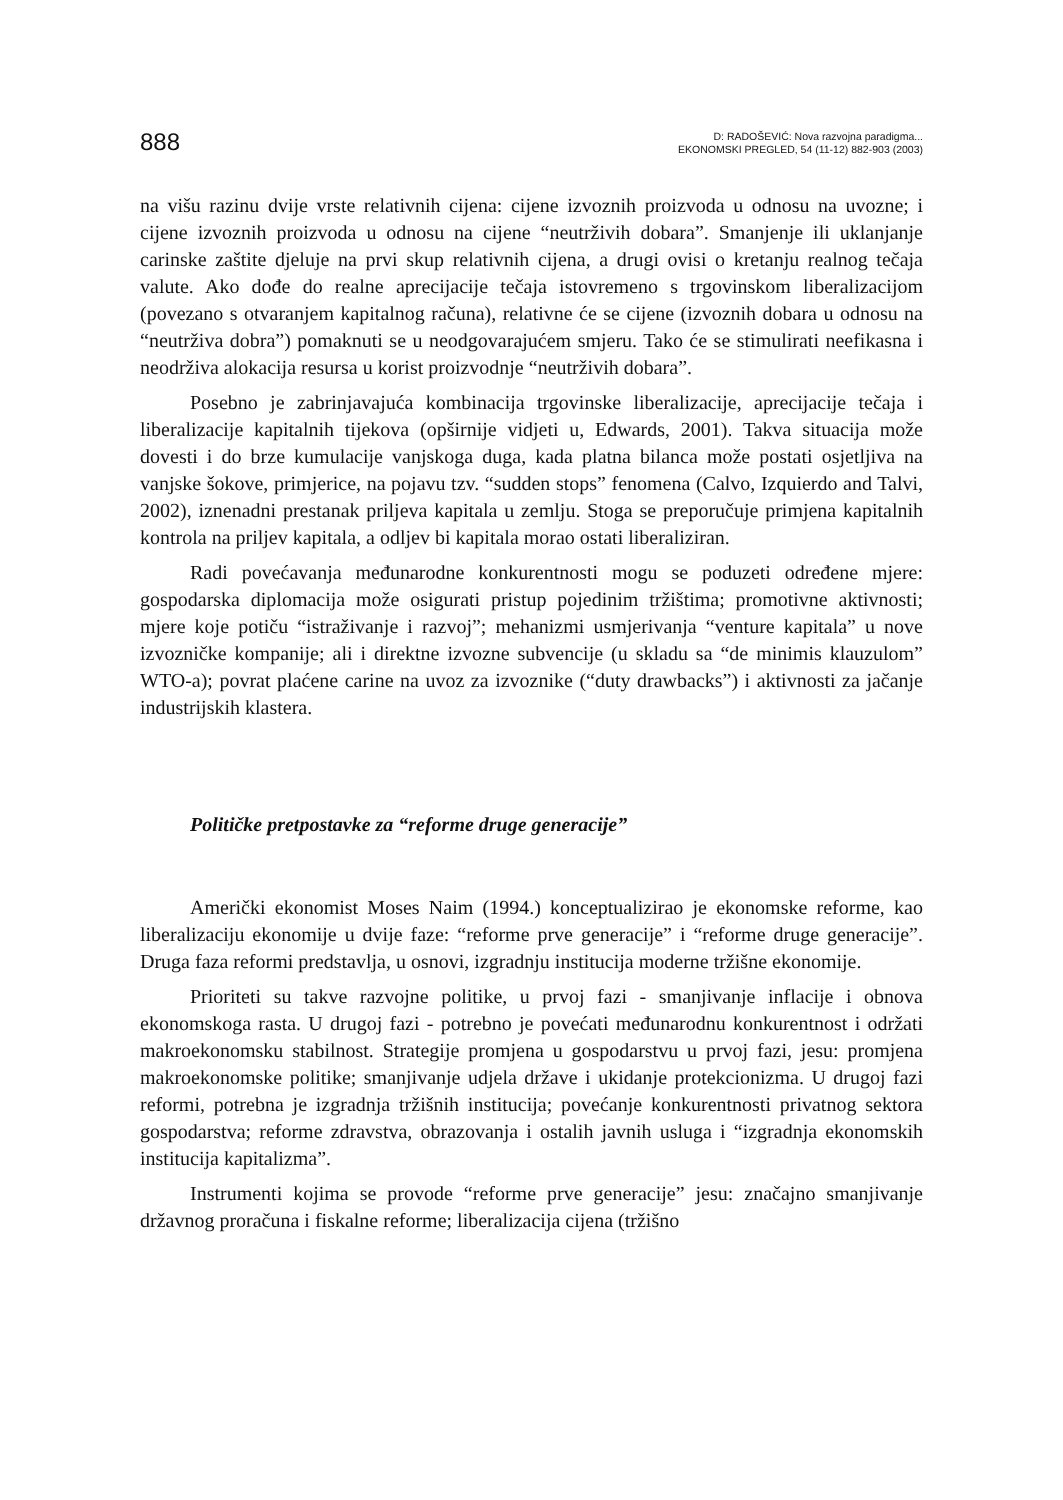888
D: RADOŠEVIĆ: Nova razvojna paradigma...
EKONOMSKI PREGLED, 54 (11-12) 882-903 (2003)
na višu razinu dvije vrste relativnih cijena: cijene izvoznih proizvoda u odnosu na uvozne; i cijene izvoznih proizvoda u odnosu na cijene “neutrživih dobara”. Smanjenje ili uklanjanje carinske zaštite djeluje na prvi skup relativnih cijena, a drugi ovisi o kretanju realnog tečaja valute. Ako dođe do realne aprecijacije tečaja istovremeno s trgovinskom liberalizacijom (povezano s otvaranjem kapitalnog računa), relativne će se cijene (izvoznih dobara u odnosu na “neutrživa dobra”) pomaknuti se u neodgovarajućem smjeru. Tako će se stimulirati neefikasna i neodrživa alokacija resursa u korist proizvodnje “neutrživih dobara”.
Posebno je zabrinjavajuća kombinacija trgovinske liberalizacije, aprecijacije tečaja i liberalizacije kapitalnih tijekova (opširnije vidjeti u, Edwards, 2001). Takva situacija može dovesti i do brze kumulacije vanjskoga duga, kada platna bilanca može postati osjetljiva na vanjske šokove, primjerice, na pojavu tzv. “sudden stops” fenomena (Calvo, Izquierdo and Talvi, 2002), iznenadni prestanak priljeva kapitala u zemlju. Stoga se preporučuje primjena kapitalnih kontrola na priljev kapitala, a odljev bi kapitala morao ostati liberaliziran.
Radi povećavanja međunarodne konkurentnosti mogu se poduzeti određene mjere: gospodarska diplomacija može osigurati pristup pojedinim tržištima; promotivne aktivnosti; mjere koje potiču “istraživanje i razvoj”; mehanizmi usmjerivanja “venture kapitala” u nove izvozničke kompanije; ali i direktne izvozne subvencije (u skladu sa “de minimis klauzulom” WTO-a); povrat plaćene carine na uvoz za izvoznike (“duty drawbacks”) i aktivnosti za jačanje industrijskih klastera.
Političke pretpostavke za “reforme druge generacije”
Američki ekonomist Moses Naim (1994.) konceptualizirao je ekonomske reforme, kao liberalizaciju ekonomije u dvije faze: “reforme prve generacije” i “reforme druge generacije”. Druga faza reformi predstavlja, u osnovi, izgradnju institucija moderne tržišne ekonomije.
Prioriteti su takve razvojne politike, u prvoj fazi - smanjivanje inflacije i obnova ekonomskoga rasta. U drugoj fazi - potrebno je povećati međunarodnu konkurentnost i održati makroekonomsku stabilnost. Strategije promjena u gospodarstvu u prvoj fazi, jesu: promjena makroekonomske politike; smanjivanje udjela države i ukidanje protekcionizma. U drugoj fazi reformi, potrebna je izgradnja tržišnih institucija; povećanje konkurentnosti privatnog sektora gospodarstva; reforme zdravstva, obrazovanja i ostalih javnih usluga i “izgradnja ekonomskih institucija kapitalizma”.
Instrumenti kojima se provode “reforme prve generacije” jesu: značajno smanjivanje državnog proračuna i fiskalne reforme; liberalizacija cijena (tržišno